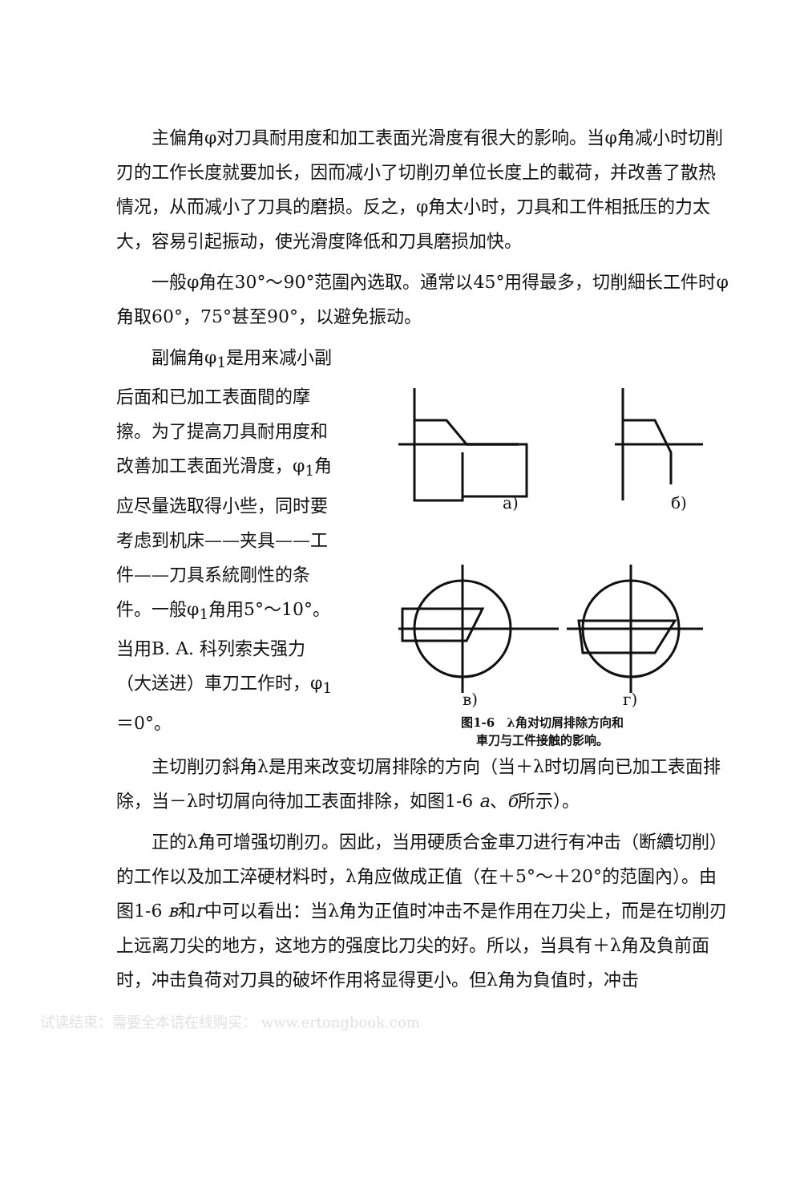主偏角φ对刀具耐用度和加工表面光滑度有很大的影响。当φ角减小时切削刃的工作长度就要加长，因而减小了切削刃单位长度上的載荷，并改善了散热情况，从而减小了刀具的磨损。反之，φ角太小时，刀具和工件相抵压的力太大，容易引起振动，使光滑度降低和刀具磨损加快。
一般φ角在30°～90°范圍內选取。通常以45°用得最多，切削細长工件时φ角取60°，75°甚至90°，以避免振动。
副偏角φ<sub>1</sub>是用来减小副后面和已加工表面間的摩擦。为了提高刀具耐用度和改善加工表面光滑度，φ<sub>1</sub>角应尽量选取得小些，同时要考虑到机床——夹具——工件——刀具系統剛性的条件。一般φ<sub>1</sub>角用5°～10°。当用B. A. 科列索夫强力（大送进）車刀工作时，φ<sub>1</sub>＝0°。
a)
б)
в)
г)
图1-6　λ角对切屑排除方向和
車刀与工件接触的影响。
主切削刃斜角λ是用来改变切屑排除的方向（当＋λ时切屑向已加工表面排除，当－λ时切屑向待加工表面排除，如图1-6 a、б所示）。
正的λ角可增强切削刃。因此，当用硬质合金車刀进行有冲击（断續切削）的工作以及加工淬硬材料时，λ角应做成正值（在＋5°～＋20°的范圍內）。由图1-6 в和г中可以看出：当λ角为正值时冲击不是作用在刀尖上，而是在切削刃上远离刀尖的地方，这地方的强度比刀尖的好。所以，当具有＋λ角及負前面时，冲击負荷对刀具的破坏作用将显得更小。但λ角为負值时，冲击
试读结束：需要全本请在线购买： www.ertongbook.com